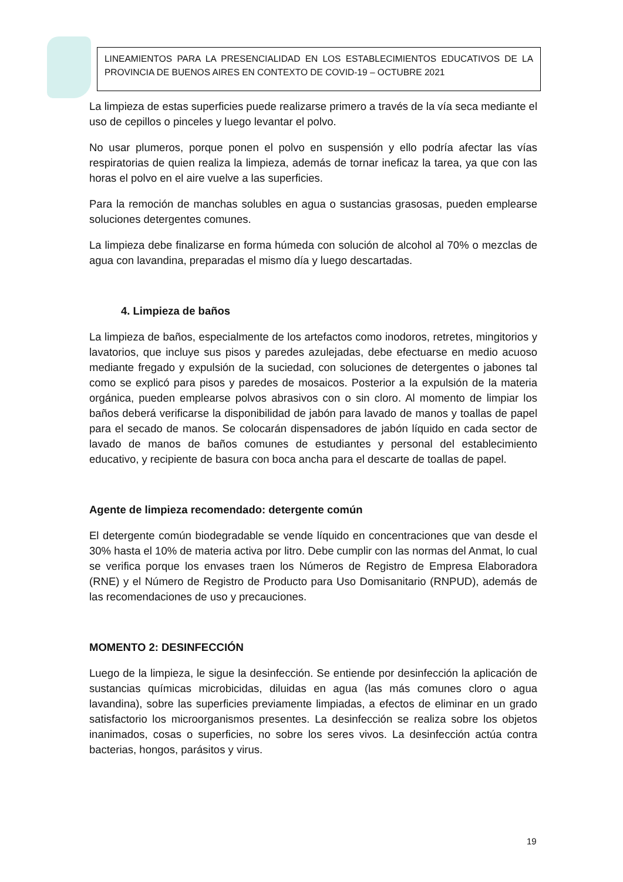LINEAMIENTOS PARA LA PRESENCIALIDAD EN LOS ESTABLECIMIENTOS EDUCATIVOS DE LA PROVINCIA DE BUENOS AIRES EN CONTEXTO DE COVID-19 – OCTUBRE 2021
La limpieza de estas superficies puede realizarse primero a través de la vía seca mediante el uso de cepillos o pinceles y luego levantar el polvo.
No usar plumeros, porque ponen el polvo en suspensión y ello podría afectar las vías respiratorias de quien realiza la limpieza, además de tornar ineficaz la tarea, ya que con las horas el polvo en el aire vuelve a las superficies.
Para la remoción de manchas solubles en agua o sustancias grasosas, pueden emplearse soluciones detergentes comunes.
La limpieza debe finalizarse en forma húmeda con solución de alcohol al 70% o mezclas de agua con lavandina, preparadas el mismo día y luego descartadas.
4. Limpieza de baños
La limpieza de baños, especialmente de los artefactos como inodoros, retretes, mingitorios y lavatorios, que incluye sus pisos y paredes azulejadas, debe efectuarse en medio acuoso mediante fregado y expulsión de la suciedad, con soluciones de detergentes o jabones tal como se explicó para pisos y paredes de mosaicos. Posterior a la expulsión de la materia orgánica, pueden emplearse polvos abrasivos con o sin cloro. Al momento de limpiar los baños deberá verificarse la disponibilidad de jabón para lavado de manos y toallas de papel para el secado de manos. Se colocarán dispensadores de jabón líquido en cada sector de lavado de manos de baños comunes de estudiantes y personal del establecimiento educativo, y recipiente de basura con boca ancha para el descarte de toallas de papel.
Agente de limpieza recomendado: detergente común
El detergente común biodegradable se vende líquido en concentraciones que van desde el 30% hasta el 10% de materia activa por litro. Debe cumplir con las normas del Anmat, lo cual se verifica porque los envases traen los Números de Registro de Empresa Elaboradora (RNE) y el Número de Registro de Producto para Uso Domisanitario (RNPUD), además de las recomendaciones de uso y precauciones.
MOMENTO 2: DESINFECCIÓN
Luego de la limpieza, le sigue la desinfección. Se entiende por desinfección la aplicación de sustancias químicas microbicidas, diluidas en agua (las más comunes cloro o agua lavandina), sobre las superficies previamente limpiadas, a efectos de eliminar en un grado satisfactorio los microorganismos presentes. La desinfección se realiza sobre los objetos inanimados, cosas o superficies, no sobre los seres vivos. La desinfección actúa contra bacterias, hongos, parásitos y virus.
19